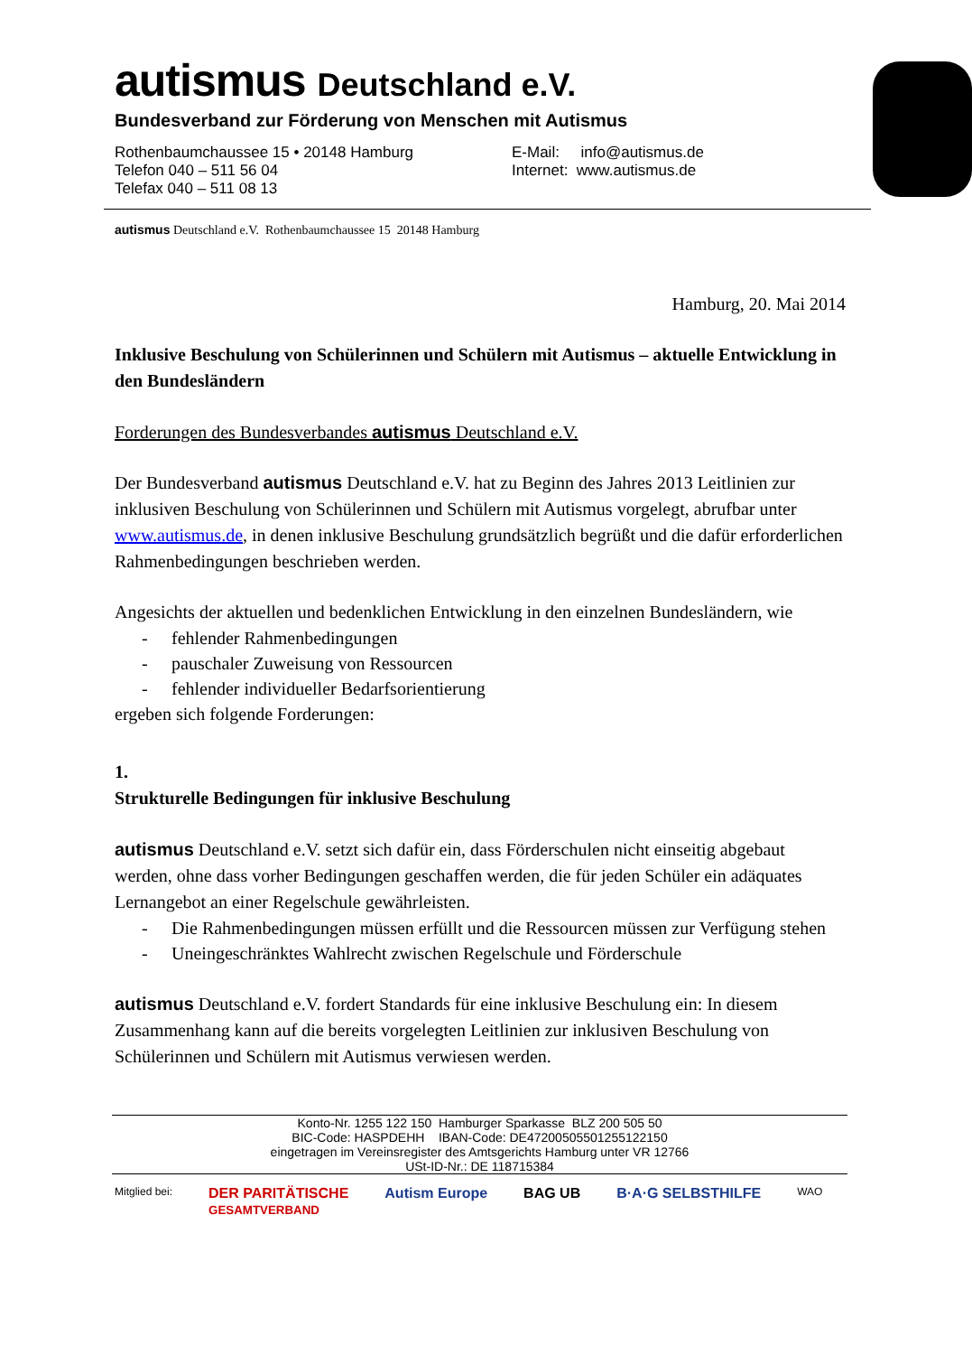autismus Deutschland e.V.
Bundesverband zur Förderung von Menschen mit Autismus
Rothenbaumchaussee 15 • 20148 Hamburg
Telefon 040 – 511 56 04
Telefax 040 – 511 08 13
E-Mail: info@autismus.de
Internet: www.autismus.de
autismus Deutschland e.V. Rothenbaumchaussee 15 20148 Hamburg
Hamburg, 20. Mai 2014
Inklusive Beschulung von Schülerinnen und Schülern mit Autismus – aktuelle Entwicklung in den Bundesländern
Forderungen des Bundesverbandes autismus Deutschland e.V.
Der Bundesverband autismus Deutschland e.V. hat zu Beginn des Jahres 2013 Leitlinien zur inklusiven Beschulung von Schülerinnen und Schülern mit Autismus vorgelegt, abrufbar unter www.autismus.de, in denen inklusive Beschulung grundsätzlich begrüßt und die dafür erforderlichen Rahmenbedingungen beschrieben werden.
Angesichts der aktuellen und bedenklichen Entwicklung in den einzelnen Bundesländern, wie
- fehlender Rahmenbedingungen
- pauschaler Zuweisung von Ressourcen
- fehlender individueller Bedarfsorientierung
ergeben sich folgende Forderungen:
1.
Strukturelle Bedingungen für inklusive Beschulung
autismus Deutschland e.V. setzt sich dafür ein, dass Förderschulen nicht einseitig abgebaut werden, ohne dass vorher Bedingungen geschaffen werden, die für jeden Schüler ein adäquates Lernangebot an einer Regelschule gewährleisten.
- Die Rahmenbedingungen müssen erfüllt und die Ressourcen müssen zur Verfügung stehen
- Uneingeschränktes Wahlrecht zwischen Regelschule und Förderschule
autismus Deutschland e.V. fordert Standards für eine inklusive Beschulung ein: In diesem Zusammenhang kann auf die bereits vorgelegten Leitlinien zur inklusiven Beschulung von Schülerinnen und Schülern mit Autismus verwiesen werden.
Konto-Nr. 1255 122 150 Hamburger Sparkasse BLZ 200 505 50
BIC-Code: HASPDEHH IBAN-Code: DE47200505501255122150
eingetragen im Vereinsregister des Amtsgerichts Hamburg unter VR 12766
USt-ID-Nr.: DE 118715384
Mitglied bei:
DER PARITÄTISCHE
GESAMTVERBAND
Autism Europe BAG UB B·A·G SELBSTHILFE
WAO